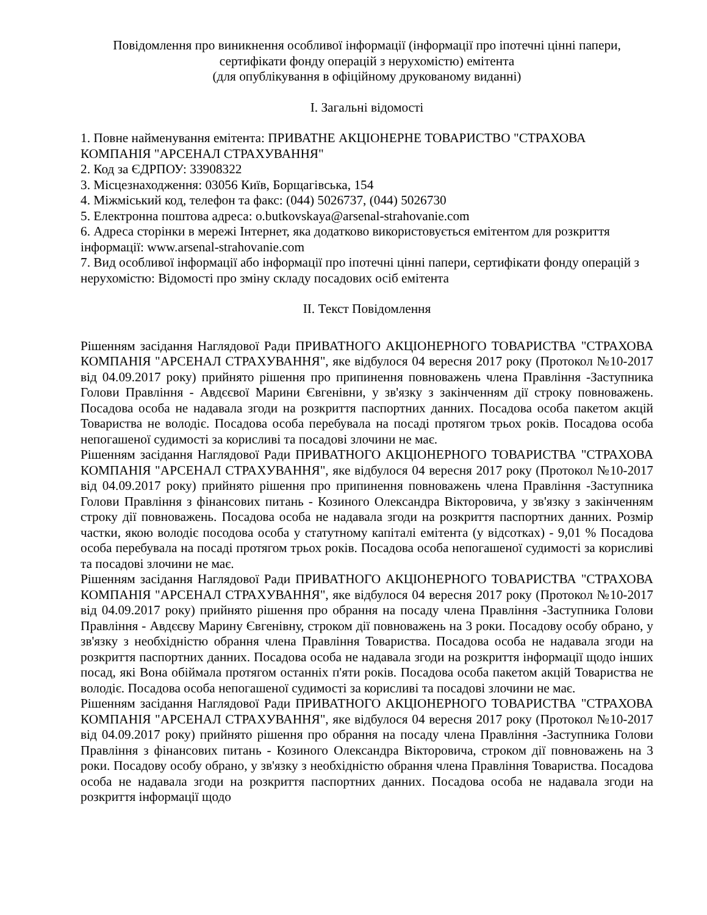Повідомлення про виникнення особливої інформації (інформації про іпотечні цінні папери, сертифікати фонду операцій з нерухомістю) емітента
(для опублікування в офіційному друкованому виданні)
I. Загальні відомості
1. Повне найменування емітента: ПРИВАТНЕ АКЦІОНЕРНЕ ТОВАРИСТВО "СТРАХОВА КОМПАНІЯ "АРСЕНАЛ СТРАХУВАННЯ"
2. Код за ЄДРПОУ: 33908322
3. Місцезнаходження: 03056 Київ, Борщагівська, 154
4. Міжміський код, телефон та факс: (044) 5026737, (044) 5026730
5. Електронна поштова адреса: o.butkovskaya@arsenal-strahovanie.com
6. Адреса сторінки в мережі Інтернет, яка додатково використовується емітентом для розкриття інформації: www.arsenal-strahovanie.com
7. Вид особливої інформації або інформації про іпотечні цінні папери, сертифікати фонду операцій з нерухомістю: Відомості про зміну складу посадових осіб емітента
II. Текст Повідомлення
Рішенням засідання Наглядової Ради ПРИВАТНОГО АКЦІОНЕРНОГО ТОВАРИСТВА "СТРАХОВА КОМПАНІЯ "АРСЕНАЛ СТРАХУВАННЯ", яке відбулося 04 вересня 2017 року (Протокол №10-2017 від 04.09.2017 року) прийнято рішення про припинення повноважень члена Правління -Заступника Голови Правління - Авдєєвої Марини Євгенівни, у зв'язку з закінченням дії строку повноважень. Посадова особа не надавала згоди на розкриття паспортних данних. Посадова особа пакетом акцій Товариства не володіє. Посадова особа перебувала на посаді протягом трьох років. Посадова особа непогашеної судимості за корисливі та посадові злочини не має.
Рішенням засідання Наглядової Ради ПРИВАТНОГО АКЦІОНЕРНОГО ТОВАРИСТВА "СТРАХОВА КОМПАНІЯ "АРСЕНАЛ СТРАХУВАННЯ", яке відбулося 04 вересня 2017 року (Протокол №10-2017 від 04.09.2017 року) прийнято рішення про припинення повноважень члена Правління -Заступника Голови Правління з фінансових питань - Козиного Олександра Вікторовича, у зв'язку з закінченням строку дії повноважень. Посадова особа не надавала згоди на розкриття паспортних данних. Розмір частки, якою володіє посодова особа у статутному капіталі емітента (у відсотках) - 9,01 % Посадова особа перебувала на посаді протягом трьох років. Посадова особа непогашеної судимості за корисливі та посадові злочини не має.
Рішенням засідання Наглядової Ради ПРИВАТНОГО АКЦІОНЕРНОГО ТОВАРИСТВА "СТРАХОВА КОМПАНІЯ "АРСЕНАЛ СТРАХУВАННЯ", яке відбулося 04 вересня 2017 року (Протокол №10-2017 від 04.09.2017 року) прийнято рішення про обрання на посаду члена Правління -Заступника Голови Правління - Авдєєву Марину Євгенівну, строком дії повноважень на 3 роки. Посадову особу обрано, у зв'язку з необхідністю обрання члена Правління Товариства. Посадова особа не надавала згоди на розкриття паспортних данних. Посадова особа не надавала згоди на розкриття інформації щодо інших посад, які Вона обіймала протягом останніх п'яти років. Посадова особа пакетом акцій Товариства не володіє. Посадова особа непогашеної судимості за корисливі та посадові злочини не має.
Рішенням засідання Наглядової Ради ПРИВАТНОГО АКЦІОНЕРНОГО ТОВАРИСТВА "СТРАХОВА КОМПАНІЯ "АРСЕНАЛ СТРАХУВАННЯ", яке відбулося 04 вересня 2017 року (Протокол №10-2017 від 04.09.2017 року) прийнято рішення про обрання на посаду члена Правління -Заступника Голови Правління з фінансових питань - Козиного Олександра Вікторовича, строком дії повноважень на 3 роки. Посадову особу обрано, у зв'язку з необхідністю обрання члена Правління Товариства. Посадова особа не надавала згоди на розкриття паспортних данних. Посадова особа не надавала згоди на розкриття інформації щодо